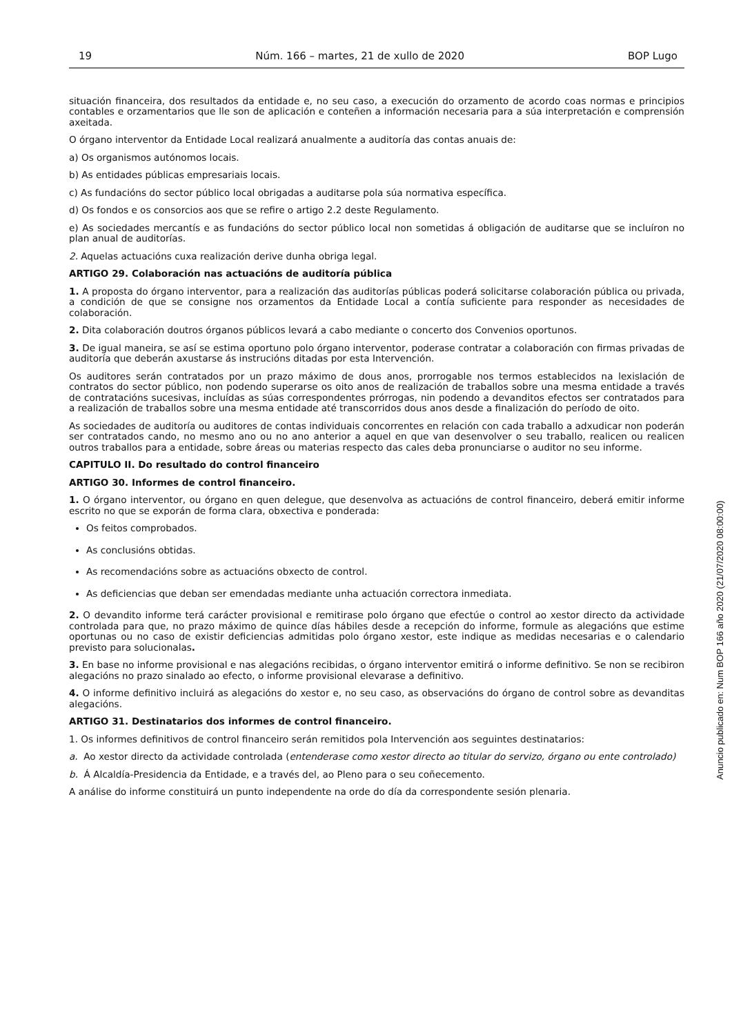19 Núm. 166 – martes, 21 de xullo de 2020 BOP Lugo
situación financeira, dos resultados da entidade e, no seu caso, a execución do orzamento de acordo coas normas e principios contables e orzamentarios que lle son de aplicación e conteñen a información necesaria para a súa interpretación e comprensión axeitada.
O órgano interventor da Entidade Local realizará anualmente a auditoría das contas anuais de:
a) Os organismos autónomos locais.
b) As entidades públicas empresariais locais.
c) As fundacións do sector público local obrigadas a auditarse pola súa normativa específica.
d) Os fondos e os consorcios aos que se refire o artigo 2.2 deste Regulamento.
e) As sociedades mercantís e as fundacións do sector público local non sometidas á obligación de auditarse que se incluíron no plan anual de auditorías.
2. Aquelas actuacións cuxa realización derive dunha obriga legal.
ARTIGO 29. Colaboración nas actuacións de auditoría pública
1. A proposta do órgano interventor, para a realización das auditorías públicas poderá solicitarse colaboración pública ou privada, a condición de que se consigne nos orzamentos da Entidade Local a contía suficiente para responder as necesidades de colaboración.
2. Dita colaboración doutros órganos públicos levará a cabo mediante o concerto dos Convenios oportunos.
3. De igual maneira, se así se estima oportuno polo órgano interventor, poderase contratar a colaboración con firmas privadas de auditoría que deberán axustarse ás instrucións ditadas por esta Intervención.
Os auditores serán contratados por un prazo máximo de dous anos, prorrogable nos termos establecidos na lexislación de contratos do sector público, non podendo superarse os oito anos de realización de traballos sobre una mesma entidade a través de contratacións sucesivas, incluídas as súas correspondentes prórrogas, nin podendo a devanditos efectos ser contratados para a realización de traballos sobre una mesma entidade até transcorridos dous anos desde a finalización do período de oito.
As sociedades de auditoría ou auditores de contas individuais concorrentes en relación con cada traballo a adxudicar non poderán ser contratados cando, no mesmo ano ou no ano anterior a aquel en que van desenvolver o seu traballo, realicen ou realicen outros traballos para a entidade, sobre áreas ou materias respecto das cales deba pronunciarse o auditor no seu informe.
CAPITULO II. Do resultado do control financeiro
ARTIGO 30. Informes de control financeiro.
1. O órgano interventor, ou órgano en quen delegue, que desenvolva as actuacións de control financeiro, deberá emitir informe escrito no que se exporán de forma clara, obxectiva e ponderada:
Os feitos comprobados.
As conclusións obtidas.
As recomendacións sobre as actuacións obxecto de control.
As deficiencias que deban ser emendadas mediante unha actuación correctora inmediata.
2. O devandito informe terá carácter provisional e remitirase polo órgano que efectúe o control ao xestor directo da actividade controlada para que, no prazo máximo de quince días hábiles desde a recepción do informe, formule as alegacións que estime oportunas ou no caso de existir deficiencias admitidas polo órgano xestor, este indique as medidas necesarias e o calendario previsto para solucionalas.
3. En base no informe provisional e nas alegacións recibidas, o órgano interventor emitirá o informe definitivo. Se non se recibiron alegacións no prazo sinalado ao efecto, o informe provisional elevarase a definitivo.
4. O informe definitivo incluirá as alegacións do xestor e, no seu caso, as observacións do órgano de control sobre as devanditas alegacións.
ARTIGO 31. Destinatarios dos informes de control financeiro.
1. Os informes definitivos de control financeiro serán remitidos pola Intervención aos seguintes destinatarios:
a. Ao xestor directo da actividade controlada (entenderase como xestor directo ao titular do servizo, órgano ou ente controlado)
b. Á Alcaldía-Presidencia da Entidade, e a través del, ao Pleno para o seu coñecemento.
A análise do informe constituirá un punto independente na orde do día da correspondente sesión plenaria.
Anuncio publicado en: Num BOP 166 año 2020 (21/07/2020 08:00:00)